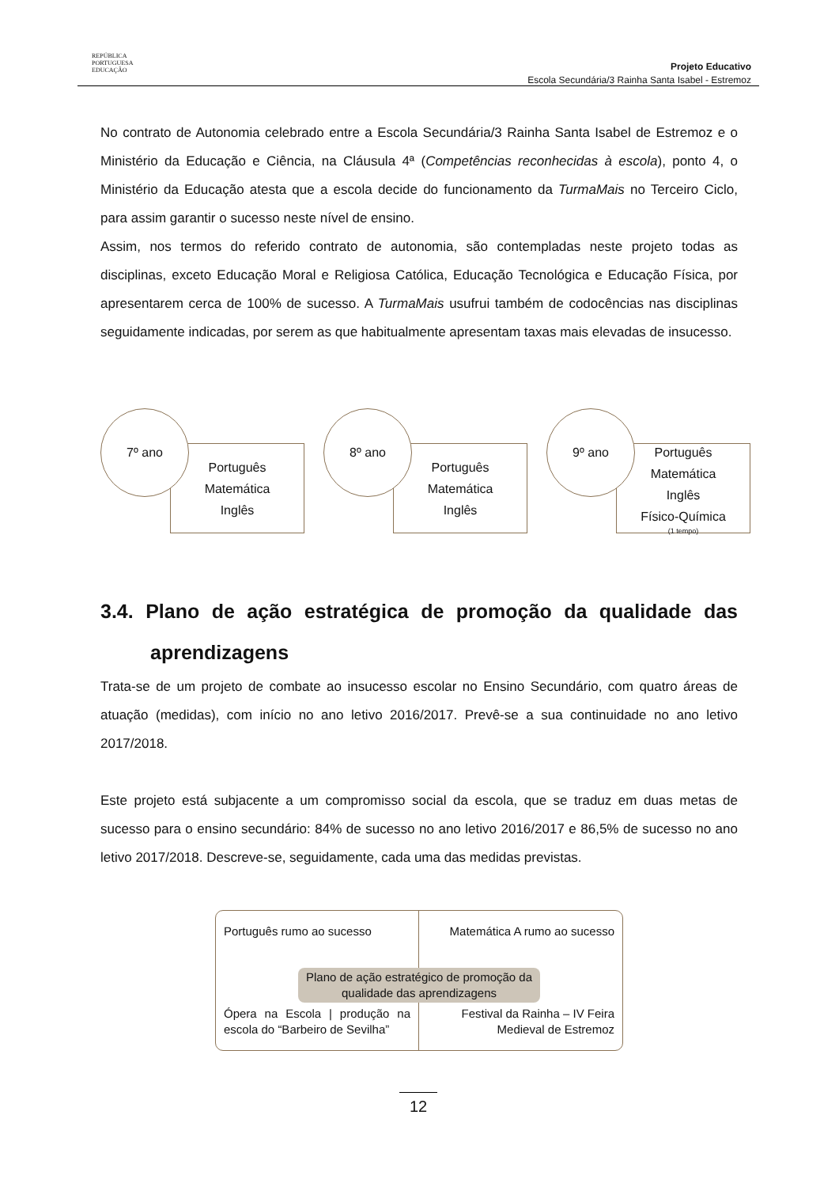REPÚBLICA
PORTUGUESA
EDUCAÇÃO
Projeto Educativo
Escola Secundária/3 Rainha Santa Isabel - Estremoz
No contrato de Autonomia celebrado entre a Escola Secundária/3 Rainha Santa Isabel de Estremoz e o Ministério da Educação e Ciência, na Cláusula 4ª (Competências reconhecidas à escola), ponto 4, o Ministério da Educação atesta que a escola decide do funcionamento da TurmaMais no Terceiro Ciclo, para assim garantir o sucesso neste nível de ensino.
Assim, nos termos do referido contrato de autonomia, são contempladas neste projeto todas as disciplinas, exceto Educação Moral e Religiosa Católica, Educação Tecnológica e Educação Física, por apresentarem cerca de 100% de sucesso. A TurmaMais usufrui também de codocências nas disciplinas seguidamente indicadas, por serem as que habitualmente apresentam taxas mais elevadas de insucesso.
7º ano
Português
Matemática
Inglês
8º ano
Português
Matemática
Inglês
9º ano
Português
Matemática
Inglês
Físico-Química
(1 tempo)
3.4. Plano de ação estratégica de promoção da qualidade das aprendizagens
Trata-se de um projeto de combate ao insucesso escolar no Ensino Secundário, com quatro áreas de atuação (medidas), com início no ano letivo 2016/2017. Prevê-se a sua continuidade no ano letivo 2017/2018.
Este projeto está subjacente a um compromisso social da escola, que se traduz em duas metas de sucesso para o ensino secundário: 84% de sucesso no ano letivo 2016/2017 e 86,5% de sucesso no ano letivo 2017/2018. Descreve-se, seguidamente, cada uma das medidas previstas.
Português rumo ao sucesso
Matemática A rumo ao sucesso
Plano de ação estratégico de promoção da
qualidade das aprendizagens
Ópera na Escola | produção na escola do “Barbeiro de Sevilha”
Festival da Rainha – IV Feira
Medieval de Estremoz
12